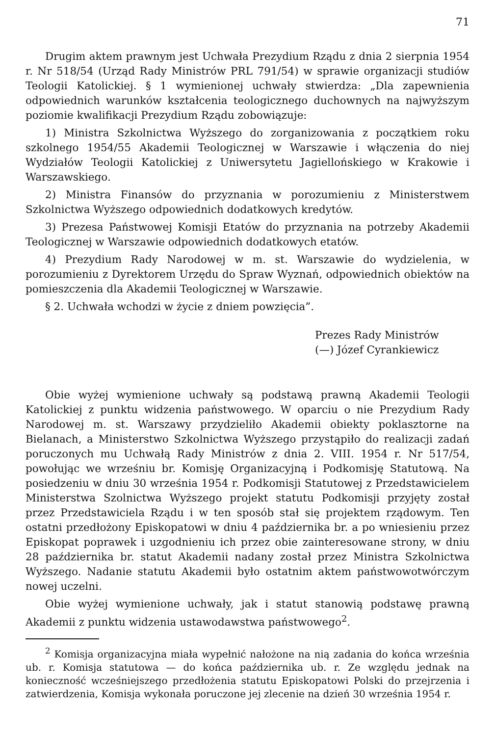71
Drugim aktem prawnym jest Uchwała Prezydium Rządu z dnia 2 sierpnia 1954 r. Nr 518/54 (Urząd Rady Ministrów PRL 791/54) w sprawie organizacji studiów Teologii Katolickiej. § 1 wymienionej uchwały stwierdza: „Dla zapewnienia odpowiednich warunków kształcenia teologicznego duchownych na najwyższym poziomie kwalifikacji Prezydium Rządu zobowiązuje:
1) Ministra Szkolnictwa Wyższego do zorganizowania z początkiem roku szkolnego 1954/55 Akademii Teologicznej w Warszawie i włączenia do niej Wydziałów Teologii Katolickiej z Uniwersytetu Jagiellońskiego w Krakowie i Warszawskiego.
2) Ministra Finansów do przyznania w porozumieniu z Ministerstwem Szkolnictwa Wyższego odpowiednich dodatkowych kredytów.
3) Prezesa Państwowej Komisji Etatów do przyznania na potrzeby Akademii Teologicznej w Warszawie odpowiednich dodatkowych etatów.
4) Prezydium Rady Narodowej w m. st. Warszawie do wydzielenia, w porozumieniu z Dyrektorem Urzędu do Spraw Wyznań, odpowiednich obiektów na pomieszczenia dla Akademii Teologicznej w Warszawie.
§ 2. Uchwała wchodzi w życie z dniem powzięcia”.
Prezes Rady Ministrów
(—) Józef Cyrankiewicz
Obie wyżej wymienione uchwały są podstawą prawną Akademii Teologii Katolickiej z punktu widzenia państwowego. W oparciu o nie Prezydium Rady Narodowej m. st. Warszawy przydzieliło Akademii obiekty poklasztorne na Bielanach, a Ministerstwo Szkolnictwa Wyższego przystąpiło do realizacji zadań poruczonych mu Uchwałą Rady Ministrów z dnia 2. VIII. 1954 r. Nr 517/54, powołując we wrześniu br. Komisję Organizacyjną i Podkomisję Statutową. Na posiedzeniu w dniu 30 września 1954 r. Podkomisji Statutowej z Przedstawicielem Ministerstwa Szolnictwa Wyższego projekt statutu Podkomisji przyjęty został przez Przedstawiciela Rządu i w ten sposób stał się projektem rządowym. Ten ostatni przedłożony Episkopatowi w dniu 4 października br. a po wniesieniu przez Episkopat poprawek i uzgodnieniu ich przez obie zainteresowane strony, w dniu 28 października br. statut Akademii nadany został przez Ministra Szkolnictwa Wyższego. Nadanie statutu Akademii było ostatnim aktem państwowotwórczym nowej uczelni.
Obie wyżej wymienione uchwały, jak i statut stanowią podstawę prawną Akademii z punktu widzenia ustawodawstwa państwowego<sup>2</sup>.
<sup>2</sup> Komisja organizacyjna miała wypełnić nałożone na nią zadania do końca września ub. r. Komisja statutowa — do końca października ub. r. Ze względu jednak na konieczność wcześniejszego przedłożenia statutu Episkopatowi Polski do przejrzenia i zatwierdzenia, Komisja wykonała poruczone jej zlecenie na dzień 30 września 1954 r.